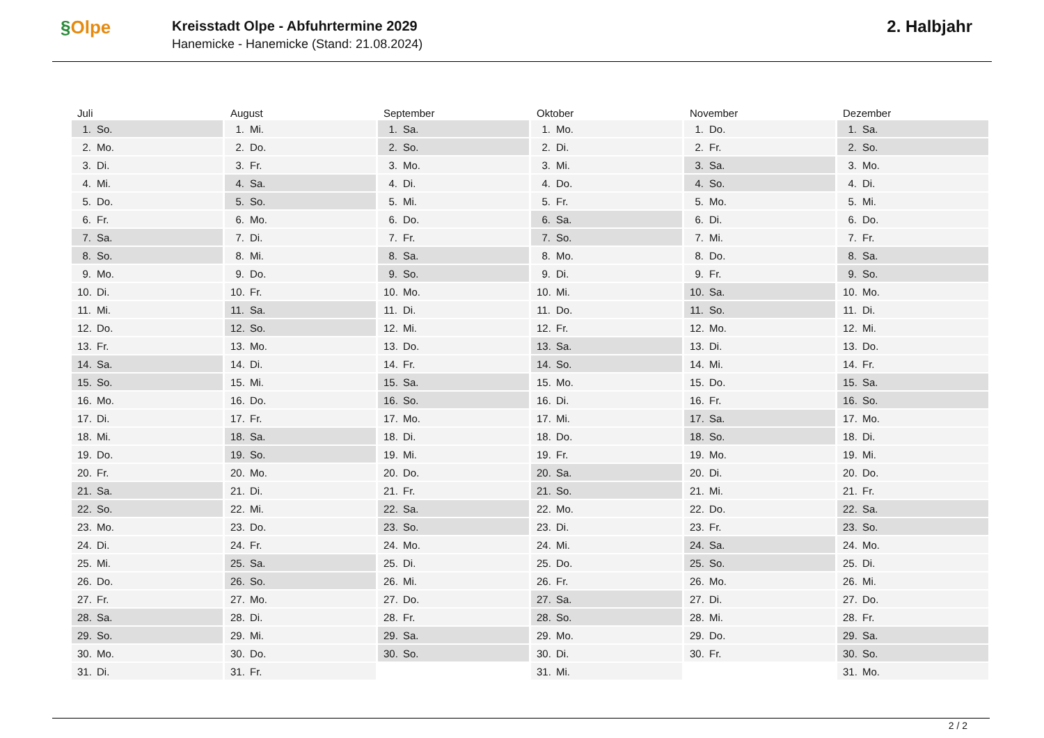§Olpe
Kreisstadt Olpe - Abfuhrtermine 2029
Hanemicke - Hanemicke (Stand: 21.08.2024)
2. Halbjahr
| Juli | August | September | Oktober | November | Dezember |
| --- | --- | --- | --- | --- | --- |
| 1. So. | 1. Mi. | 1. Sa. | 1. Mo. | 1. Do. | 1. Sa. |
| 2. Mo. | 2. Do. | 2. So. | 2. Di. | 2. Fr. | 2. So. |
| 3. Di. | 3. Fr. | 3. Mo. | 3. Mi. | 3. Sa. | 3. Mo. |
| 4. Mi. | 4. Sa. | 4. Di. | 4. Do. | 4. So. | 4. Di. |
| 5. Do. | 5. So. | 5. Mi. | 5. Fr. | 5. Mo. | 5. Mi. |
| 6. Fr. | 6. Mo. | 6. Do. | 6. Sa. | 6. Di. | 6. Do. |
| 7. Sa. | 7. Di. | 7. Fr. | 7. So. | 7. Mi. | 7. Fr. |
| 8. So. | 8. Mi. | 8. Sa. | 8. Mo. | 8. Do. | 8. Sa. |
| 9. Mo. | 9. Do. | 9. So. | 9. Di. | 9. Fr. | 9. So. |
| 10. Di. | 10. Fr. | 10. Mo. | 10. Mi. | 10. Sa. | 10. Mo. |
| 11. Mi. | 11. Sa. | 11. Di. | 11. Do. | 11. So. | 11. Di. |
| 12. Do. | 12. So. | 12. Mi. | 12. Fr. | 12. Mo. | 12. Mi. |
| 13. Fr. | 13. Mo. | 13. Do. | 13. Sa. | 13. Di. | 13. Do. |
| 14. Sa. | 14. Di. | 14. Fr. | 14. So. | 14. Mi. | 14. Fr. |
| 15. So. | 15. Mi. | 15. Sa. | 15. Mo. | 15. Do. | 15. Sa. |
| 16. Mo. | 16. Do. | 16. So. | 16. Di. | 16. Fr. | 16. So. |
| 17. Di. | 17. Fr. | 17. Mo. | 17. Mi. | 17. Sa. | 17. Mo. |
| 18. Mi. | 18. Sa. | 18. Di. | 18. Do. | 18. So. | 18. Di. |
| 19. Do. | 19. So. | 19. Mi. | 19. Fr. | 19. Mo. | 19. Mi. |
| 20. Fr. | 20. Mo. | 20. Do. | 20. Sa. | 20. Di. | 20. Do. |
| 21. Sa. | 21. Di. | 21. Fr. | 21. So. | 21. Mi. | 21. Fr. |
| 22. So. | 22. Mi. | 22. Sa. | 22. Mo. | 22. Do. | 22. Sa. |
| 23. Mo. | 23. Do. | 23. So. | 23. Di. | 23. Fr. | 23. So. |
| 24. Di. | 24. Fr. | 24. Mo. | 24. Mi. | 24. Sa. | 24. Mo. |
| 25. Mi. | 25. Sa. | 25. Di. | 25. Do. | 25. So. | 25. Di. |
| 26. Do. | 26. So. | 26. Mi. | 26. Fr. | 26. Mo. | 26. Mi. |
| 27. Fr. | 27. Mo. | 27. Do. | 27. Sa. | 27. Di. | 27. Do. |
| 28. Sa. | 28. Di. | 28. Fr. | 28. So. | 28. Mi. | 28. Fr. |
| 29. So. | 29. Mi. | 29. Sa. | 29. Mo. | 29. Do. | 29. Sa. |
| 30. Mo. | 30. Do. | 30. So. | 30. Di. | 30. Fr. | 30. So. |
| 31. Di. | 31. Fr. | | 31. Mi. | | 31. Mo. |
2 / 2